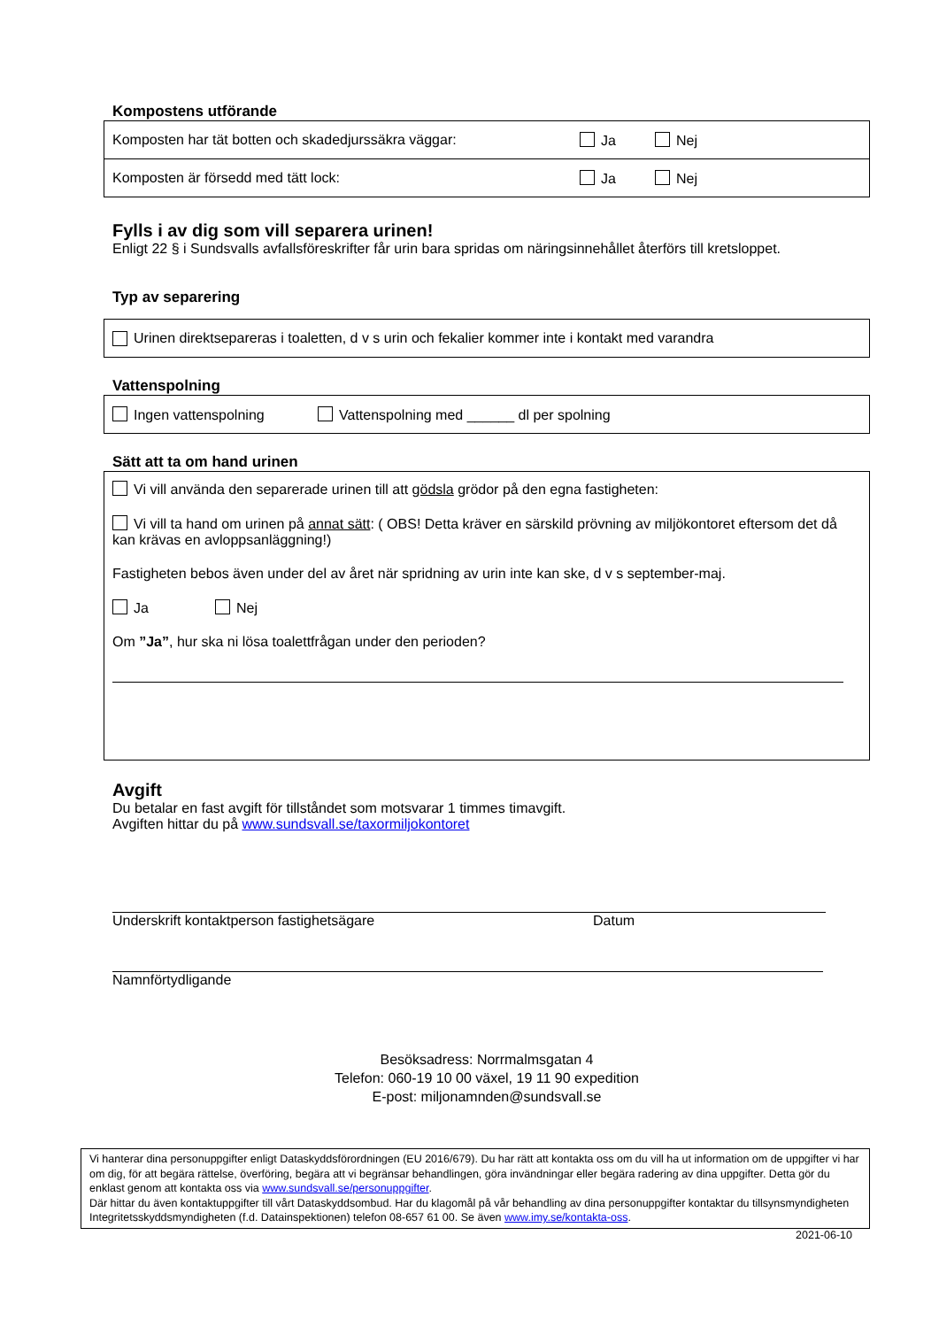Kompostens utförande
Komposten har tät botten och skadedjurssäkra väggar: Ja Nej
Komposten är försedd med tätt lock: Ja Nej
Fylls i av dig som vill separera urinen!
Enligt 22 § i Sundsvalls avfallsföreskrifter får urin bara spridas om näringsinnehållet återförs till kretsloppet.
Typ av separering
Urinen direktsepareras i toaletten, d v s urin och fekalier kommer inte i kontakt med varandra
Vattenspolning
Ingen vattenspolning Vattenspolning med ______ dl per spolning
Sätt att ta om hand urinen
Vi vill använda den separerade urinen till att gödsla grödor på den egna fastigheten:
Vi vill ta hand om urinen på annat sätt: ( OBS! Detta kräver en särskild prövning av miljökontoret eftersom det då kan krävas en avloppsanläggning!)
Fastigheten bebos även under del av året när spridning av urin inte kan ske, d v s september-maj.
Ja Nej
Om ”Ja”, hur ska ni lösa toalettfrågan under den perioden?
Avgift
Du betalar en fast avgift för tillståndet som motsvarar 1 timmes timavgift.
Avgiften hittar du på www.sundsvall.se/taxormiljokontoret
Underskrift kontaktperson fastighetsägare Datum
Namnförtydligande
Besöksadress: Norrmalmsgatan 4
Telefon: 060-19 10 00 växel, 19 11 90 expedition
E-post: miljonamnden@sundsvall.se
Vi hanterar dina personuppgifter enligt Dataskyddsförordningen (EU 2016/679). Du har rätt att kontakta oss om du vill ha ut information om de uppgifter vi har om dig, för att begära rättelse, överföring, begära att vi begränsar behandlingen, göra invändningar eller begära radering av dina uppgifter. Detta gör du enklast genom att kontakta oss via www.sundsvall.se/personuppgifter.
Där hittar du även kontaktuppgifter till vårt Dataskyddsombud. Har du klagomål på vår behandling av dina personuppgifter kontaktar du tillsynsmyndigheten Integritetsskyddsmyndigheten (f.d. Datainspektionen) telefon 08-657 61 00. Se även www.imy.se/kontakta-oss.
2021-06-10